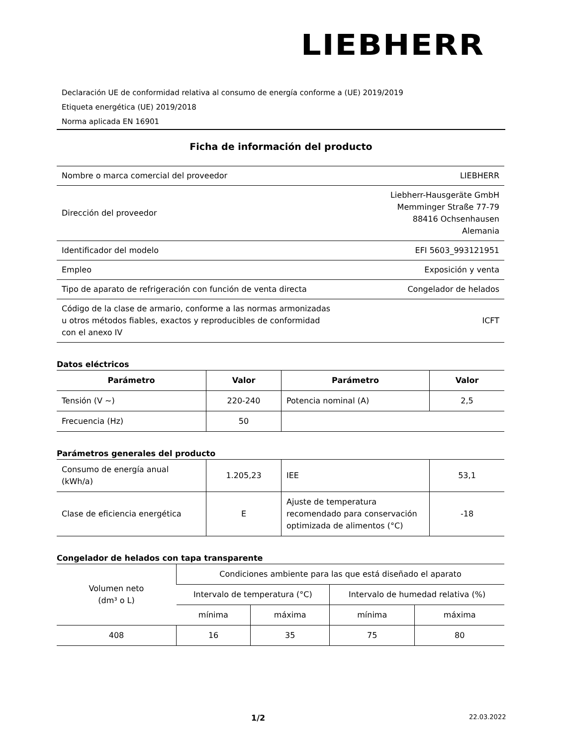LIEBHERR
Declaración UE de conformidad relativa al consumo de energía conforme a (UE) 2019/2019
Etiqueta energética (UE) 2019/2018
Norma aplicada EN 16901
Ficha de información del producto
| Nombre o marca comercial del proveedor | LIEBHERR |
| Dirección del proveedor | Liebherr-Hausgeräte GmbH Memminger Straße 77-79 88416 Ochsenhausen Alemania |
| Identificador del modelo | EFI 5603_993121951 |
| Empleo | Exposición y venta |
| Tipo de aparato de refrigeración con función de venta directa | Congelador de helados |
| Código de la clase de armario, conforme a las normas armonizadas u otros métodos fiables, exactos y reproducibles de conformidad con el anexo IV | ICFT |
Datos eléctricos
| Parámetro | Valor | Parámetro | Valor |
| --- | --- | --- | --- |
| Tensión (V ~) | 220-240 | Potencia nominal (A) | 2,5 |
| Frecuencia (Hz) | 50 | | |
Parámetros generales del producto
| Consumo de energía anual (kWh/a) | 1.205,23 | IEE | 53,1 |
| Clase de eficiencia energética | E | Ajuste de temperatura recomendado para conservación optimizada de alimentos (°C) | -18 |
Congelador de helados con tapa transparente
| Volumen neto (dm³ o L) | Condiciones ambiente para las que está diseñado el aparato | | | |
| | Intervalo de temperatura (°C) | | Intervalo de humedad relativa (%) | |
| | mínima | máxima | mínima | máxima |
| 408 | 16 | 35 | 75 | 80 |
1/2 22.03.2022